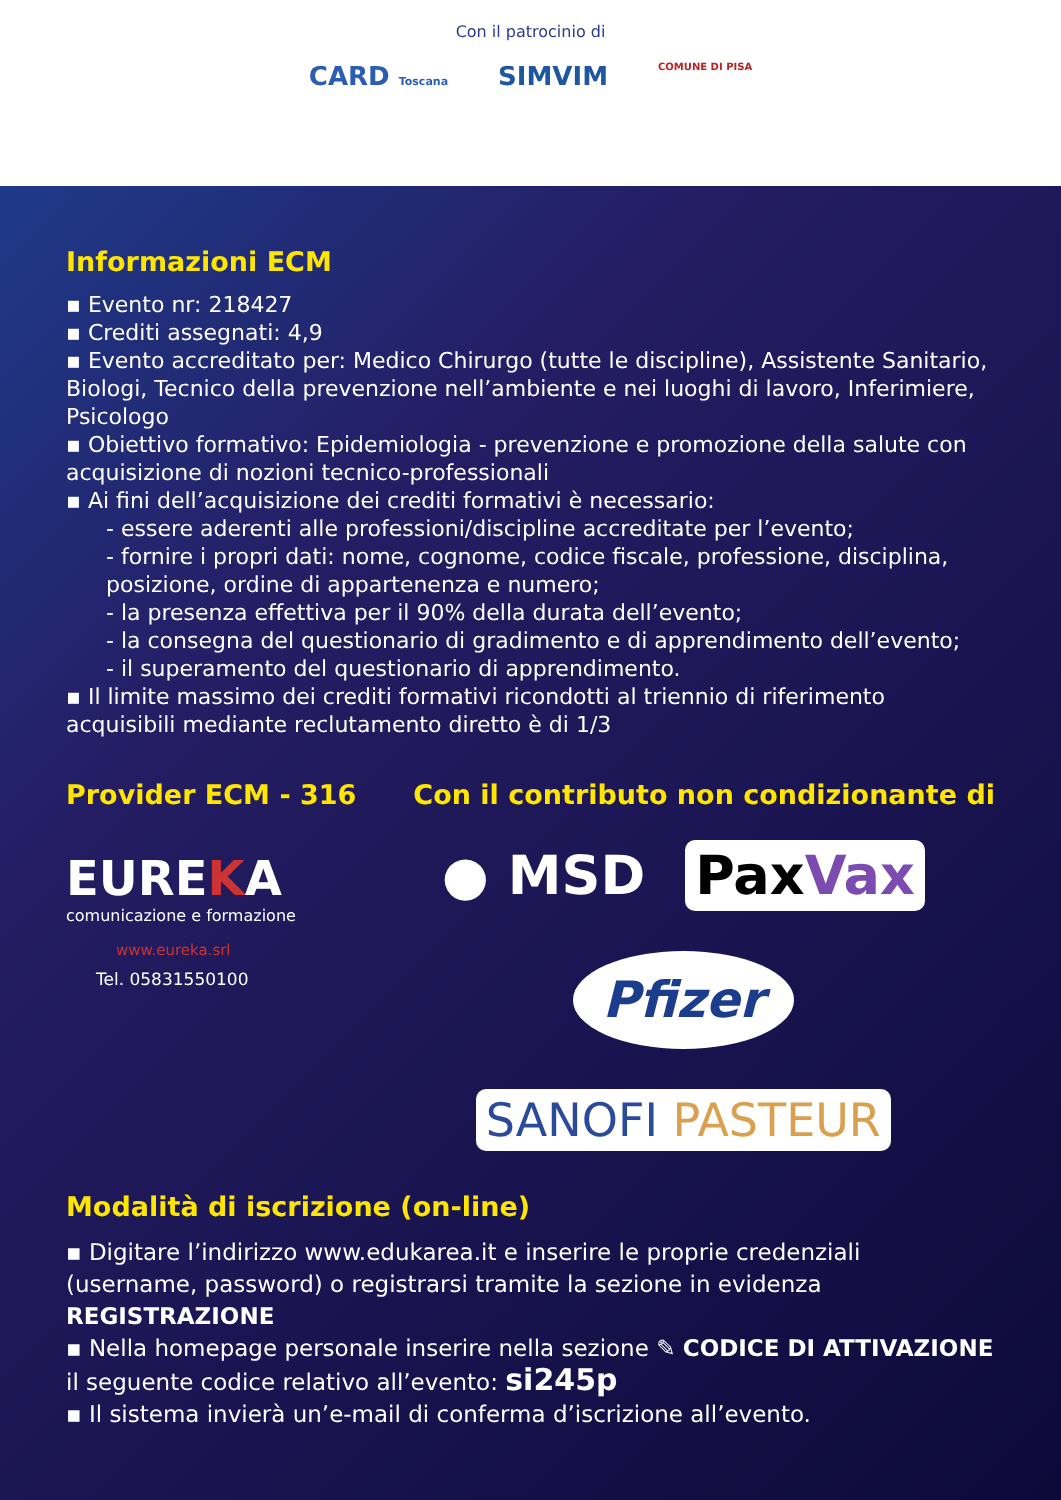Con il patrocinio di
CARD Toscana SIMVIM COMUNE DI PISA
Informazioni ECM
▪ Evento nr: 218427
▪ Crediti assegnati: 4,9
▪ Evento accreditato per: Medico Chirurgo (tutte le discipline), Assistente Sanitario, Biologi, Tecnico della prevenzione nell’ambiente e nei luoghi di lavoro, Inferimiere, Psicologo
▪ Obiettivo formativo: Epidemiologia - prevenzione e promozione della salute con acquisizione di nozioni tecnico-professionali
▪ Ai fini dell’acquisizione dei crediti formativi è necessario:
- essere aderenti alle professioni/discipline accreditate per l’evento;
- fornire i propri dati: nome, cognome, codice fiscale, professione, disciplina, posizione, ordine di appartenenza e numero;
- la presenza effettiva per il 90% della durata dell’evento;
- la consegna del questionario di gradimento e di apprendimento dell’evento;
- il superamento del questionario di apprendimento.
▪ Il limite massimo dei crediti formativi ricondotti al triennio di riferimento acquisibili mediante reclutamento diretto è di 1/3
Provider ECM - 316
EUREKA
comunicazione e formazione
www.eureka.srl
Tel. 05831550100
Con il contributo non condizionante di
● MSD PaxVax Pfizer SANOFI PASTEUR
Modalità di iscrizione (on-line)
▪ Digitare l’indirizzo www.edukarea.it e inserire le proprie credenziali (username, password) o registrarsi tramite la sezione in evidenza REGISTRAZIONE
▪ Nella homepage personale inserire nella sezione ✎ CODICE DI ATTIVAZIONE il seguente codice relativo all’evento: si245p
▪ Il sistema invierà un’e-mail di conferma d’iscrizione all’evento.